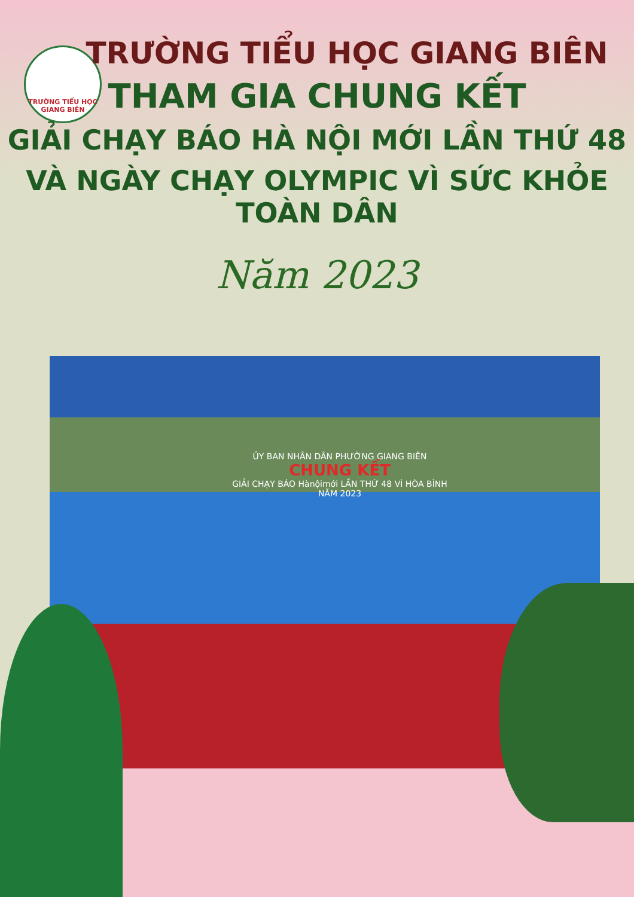TRƯỜNG TIỂU HỌC
GIANG BIÊN
TRƯỜNG TIỂU HỌC GIANG BIÊN
THAM GIA CHUNG KẾT
GIẢI CHẠY BÁO HÀ NỘI MỚI LẦN THỨ 48
VÀ NGÀY CHẠY OLYMPIC VÌ SỨC KHỎE TOÀN DÂN
Năm 2023
ỦY BAN NHÂN DÂN PHƯỜNG GIANG BIÊN
CHUNG KẾT
GIẢI CHẠY BÁO Hànộimới LẦN THỨ 48 VÌ HÒA BÌNH NĂM 2023